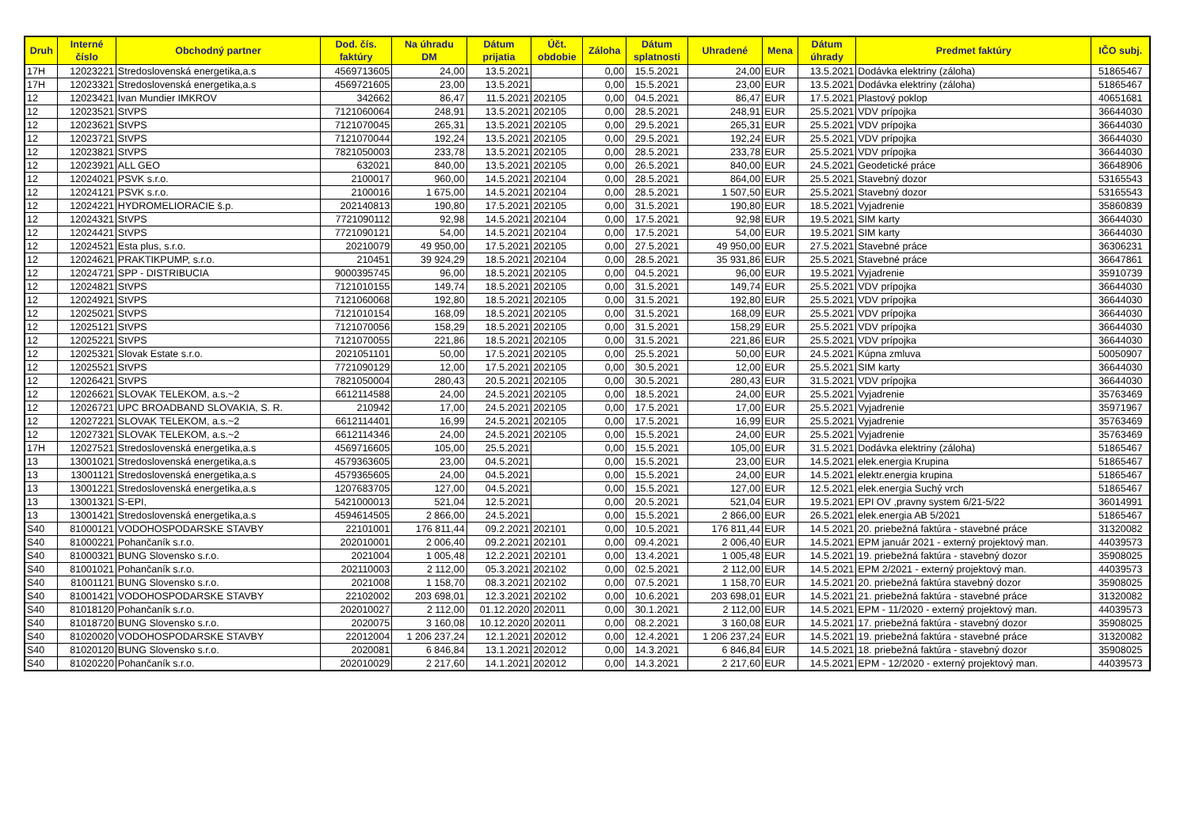| Druh | Interné číslo | Obchodný partner | Dod. čís. faktúry | Na úhradu DM | Dátum prijatia | Účt. obdobie | Záloha | Dátum splatnosti | Uhradené | Mena | Dátum úhrady | Predmet faktúry | IČO subj. |
| --- | --- | --- | --- | --- | --- | --- | --- | --- | --- | --- | --- | --- | --- |
| 17H | 12023221 | Stredoslovenská energetika,a.s | 4569713605 | 24,00 | 13.5.2021 | | 0,00 | 15.5.2021 | 24,00 | EUR | 13.5.2021 | Dodávka elektriny (záloha) | 51865467 |
| 17H | 12023321 | Stredoslovenská energetika,a.s | 4569721605 | 23,00 | 13.5.2021 | | 0,00 | 15.5.2021 | 23,00 | EUR | 13.5.2021 | Dodávka elektriny (záloha) | 51865467 |
| 12 | 12023421 | Ivan Mundier IMKROV | 342662 | 86,47 | 11.5.2021 | 202105 | 0,00 | 04.5.2021 | 86,47 | EUR | 17.5.2021 | Plastový poklop | 40651681 |
| 12 | 12023521 | StVPS | 7121060064 | 248,91 | 13.5.2021 | 202105 | 0,00 | 28.5.2021 | 248,91 | EUR | 25.5.2021 | VDV prípojka | 36644030 |
| 12 | 12023621 | StVPS | 7121070045 | 265,31 | 13.5.2021 | 202105 | 0,00 | 29.5.2021 | 265,31 | EUR | 25.5.2021 | VDV prípojka | 36644030 |
| 12 | 12023721 | StVPS | 7121070044 | 192,24 | 13.5.2021 | 202105 | 0,00 | 29.5.2021 | 192,24 | EUR | 25.5.2021 | VDV prípojka | 36644030 |
| 12 | 12023821 | StVPS | 7821050003 | 233,78 | 13.5.2021 | 202105 | 0,00 | 28.5.2021 | 233,78 | EUR | 25.5.2021 | VDV prípojka | 36644030 |
| 12 | 12023921 | ALL GEO | 632021 | 840,00 | 13.5.2021 | 202105 | 0,00 | 26.5.2021 | 840,00 | EUR | 24.5.2021 | Geodetické práce | 36648906 |
| 12 | 12024021 | PSVK s.r.o. | 2100017 | 960,00 | 14.5.2021 | 202104 | 0,00 | 28.5.2021 | 864,00 | EUR | 25.5.2021 | Stavebný dozor | 53165543 |
| 12 | 12024121 | PSVK s.r.o. | 2100016 | 1 675,00 | 14.5.2021 | 202104 | 0,00 | 28.5.2021 | 1 507,50 | EUR | 25.5.2021 | Stavebný dozor | 53165543 |
| 12 | 12024221 | HYDROMELIORACIE š.p. | 202140813 | 190,80 | 17.5.2021 | 202105 | 0,00 | 31.5.2021 | 190,80 | EUR | 18.5.2021 | Vyjadrenie | 35860839 |
| 12 | 12024321 | StVPS | 7721090112 | 92,98 | 14.5.2021 | 202104 | 0,00 | 17.5.2021 | 92,98 | EUR | 19.5.2021 | SIM karty | 36644030 |
| 12 | 12024421 | StVPS | 7721090121 | 54,00 | 14.5.2021 | 202104 | 0,00 | 17.5.2021 | 54,00 | EUR | 19.5.2021 | SIM karty | 36644030 |
| 12 | 12024521 | Esta plus, s.r.o. | 20210079 | 49 950,00 | 17.5.2021 | 202105 | 0,00 | 27.5.2021 | 49 950,00 | EUR | 27.5.2021 | Stavebné práce | 36306231 |
| 12 | 12024621 | PRAKTIKPUMP, s.r.o. | 210451 | 39 924,29 | 18.5.2021 | 202104 | 0,00 | 28.5.2021 | 35 931,86 | EUR | 25.5.2021 | Stavebné práce | 36647861 |
| 12 | 12024721 | SPP - DISTRIBUCIA | 9000395745 | 96,00 | 18.5.2021 | 202105 | 0,00 | 04.5.2021 | 96,00 | EUR | 19.5.2021 | Vyjadrenie | 35910739 |
| 12 | 12024821 | StVPS | 7121010155 | 149,74 | 18.5.2021 | 202105 | 0,00 | 31.5.2021 | 149,74 | EUR | 25.5.2021 | VDV prípojka | 36644030 |
| 12 | 12024921 | StVPS | 7121060068 | 192,80 | 18.5.2021 | 202105 | 0,00 | 31.5.2021 | 192,80 | EUR | 25.5.2021 | VDV prípojka | 36644030 |
| 12 | 12025021 | StVPS | 7121010154 | 168,09 | 18.5.2021 | 202105 | 0,00 | 31.5.2021 | 168,09 | EUR | 25.5.2021 | VDV prípojka | 36644030 |
| 12 | 12025121 | StVPS | 7121070056 | 158,29 | 18.5.2021 | 202105 | 0,00 | 31.5.2021 | 158,29 | EUR | 25.5.2021 | VDV prípojka | 36644030 |
| 12 | 12025221 | StVPS | 7121070055 | 221,86 | 18.5.2021 | 202105 | 0,00 | 31.5.2021 | 221,86 | EUR | 25.5.2021 | VDV prípojka | 36644030 |
| 12 | 12025321 | Slovak Estate s.r.o. | 2021051101 | 50,00 | 17.5.2021 | 202105 | 0,00 | 25.5.2021 | 50,00 | EUR | 24.5.2021 | Kúpna zmluva | 50050907 |
| 12 | 12025521 | StVPS | 7721090129 | 12,00 | 17.5.2021 | 202105 | 0,00 | 30.5.2021 | 12,00 | EUR | 25.5.2021 | SIM karty | 36644030 |
| 12 | 12026421 | StVPS | 7821050004 | 280,43 | 20.5.2021 | 202105 | 0,00 | 30.5.2021 | 280,43 | EUR | 31.5.2021 | VDV prípojka | 36644030 |
| 12 | 12026621 | SLOVAK TELEKOM, a.s.~2 | 6612114588 | 24,00 | 24.5.2021 | 202105 | 0,00 | 18.5.2021 | 24,00 | EUR | 25.5.2021 | Vyjadrenie | 35763469 |
| 12 | 12026721 | UPC BROADBAND SLOVAKIA, S. R. | 210942 | 17,00 | 24.5.2021 | 202105 | 0,00 | 17.5.2021 | 17,00 | EUR | 25.5.2021 | Vyjadrenie | 35971967 |
| 12 | 12027221 | SLOVAK TELEKOM, a.s.~2 | 6612114401 | 16,99 | 24.5.2021 | 202105 | 0,00 | 17.5.2021 | 16,99 | EUR | 25.5.2021 | Vyjadrenie | 35763469 |
| 12 | 12027321 | SLOVAK TELEKOM, a.s.~2 | 6612114346 | 24,00 | 24.5.2021 | 202105 | 0,00 | 15.5.2021 | 24,00 | EUR | 25.5.2021 | Vyjadrenie | 35763469 |
| 17H | 12027521 | Stredoslovenská energetika,a.s | 4569716605 | 105,00 | 25.5.2021 | | 0,00 | 15.5.2021 | 105,00 | EUR | 31.5.2021 | Dodávka elektriny (záloha) | 51865467 |
| 13 | 13001021 | Stredoslovenská energetika,a.s | 4579363605 | 23,00 | 04.5.2021 | | 0,00 | 15.5.2021 | 23,00 | EUR | 14.5.2021 | elek.energia Krupina | 51865467 |
| 13 | 13001121 | Stredoslovenská energetika,a.s | 4579365605 | 24,00 | 04.5.2021 | | 0,00 | 15.5.2021 | 24,00 | EUR | 14.5.2021 | elektr.energia krupina | 51865467 |
| 13 | 13001221 | Stredoslovenská energetika,a.s | 1207683705 | 127,00 | 04.5.2021 | | 0,00 | 15.5.2021 | 127,00 | EUR | 12.5.2021 | elek.energia Suchý vrch | 51865467 |
| 13 | 13001321 | S-EPI, | 5421000013 | 521,04 | 12.5.2021 | | 0,00 | 20.5.2021 | 521,04 | EUR | 19.5.2021 | EPI OV ,pravny system 6/21-5/22 | 36014991 |
| 13 | 13001421 | Stredoslovenská energetika,a.s | 4594614505 | 2 866,00 | 24.5.2021 | | 0,00 | 15.5.2021 | 2 866,00 | EUR | 26.5.2021 | elek.energia AB 5/2021 | 51865467 |
| S40 | 81000121 | VODOHOSPODARSKE STAVBY | 22101001 | 176 811,44 | 09.2.2021 | 202101 | 0,00 | 10.5.2021 | 176 811,44 | EUR | 14.5.2021 | 20. priebežná faktúra - stavebné práce | 31320082 |
| S40 | 81000221 | Pohančaník s.r.o. | 202010001 | 2 006,40 | 09.2.2021 | 202101 | 0,00 | 09.4.2021 | 2 006,40 | EUR | 14.5.2021 | EPM január 2021 - externý projektový man. | 44039573 |
| S40 | 81000321 | BUNG Slovensko s.r.o. | 2021004 | 1 005,48 | 12.2.2021 | 202101 | 0,00 | 13.4.2021 | 1 005,48 | EUR | 14.5.2021 | 19. priebežná faktúra - stavebný dozor | 35908025 |
| S40 | 81001021 | Pohančaník s.r.o. | 202110003 | 2 112,00 | 05.3.2021 | 202102 | 0,00 | 02.5.2021 | 2 112,00 | EUR | 14.5.2021 | EPM 2/2021 - externý projektový man. | 44039573 |
| S40 | 81001121 | BUNG Slovensko s.r.o. | 2021008 | 1 158,70 | 08.3.2021 | 202102 | 0,00 | 07.5.2021 | 1 158,70 | EUR | 14.5.2021 | 20. priebežná faktúra stavebný dozor | 35908025 |
| S40 | 81001421 | VODOHOSPODARSKE STAVBY | 22102002 | 203 698,01 | 12.3.2021 | 202102 | 0,00 | 10.6.2021 | 203 698,01 | EUR | 14.5.2021 | 21. priebežná faktúra - stavebné práce | 31320082 |
| S40 | 81018120 | Pohančaník s.r.o. | 202010027 | 2 112,00 | 01.12.2020 | 202011 | 0,00 | 30.1.2021 | 2 112,00 | EUR | 14.5.2021 | EPM - 11/2020 - externý projektový man. | 44039573 |
| S40 | 81018720 | BUNG Slovensko s.r.o. | 2020075 | 3 160,08 | 10.12.2020 | 202011 | 0,00 | 08.2.2021 | 3 160,08 | EUR | 14.5.2021 | 17. priebežná faktúra - stavebný dozor | 35908025 |
| S40 | 81020020 | VODOHOSPODARSKE STAVBY | 22012004 | 1 206 237,24 | 12.1.2021 | 202012 | 0,00 | 12.4.2021 | 1 206 237,24 | EUR | 14.5.2021 | 19. priebežná faktúra - stavebné práce | 31320082 |
| S40 | 81020120 | BUNG Slovensko s.r.o. | 2020081 | 6 846,84 | 13.1.2021 | 202012 | 0,00 | 14.3.2021 | 6 846,84 | EUR | 14.5.2021 | 18. priebežná faktúra - stavebný dozor | 35908025 |
| S40 | 81020220 | Pohančaník s.r.o. | 202010029 | 2 217,60 | 14.1.2021 | 202012 | 0,00 | 14.3.2021 | 2 217,60 | EUR | 14.5.2021 | EPM - 12/2020 - externý projektový man. | 44039573 |